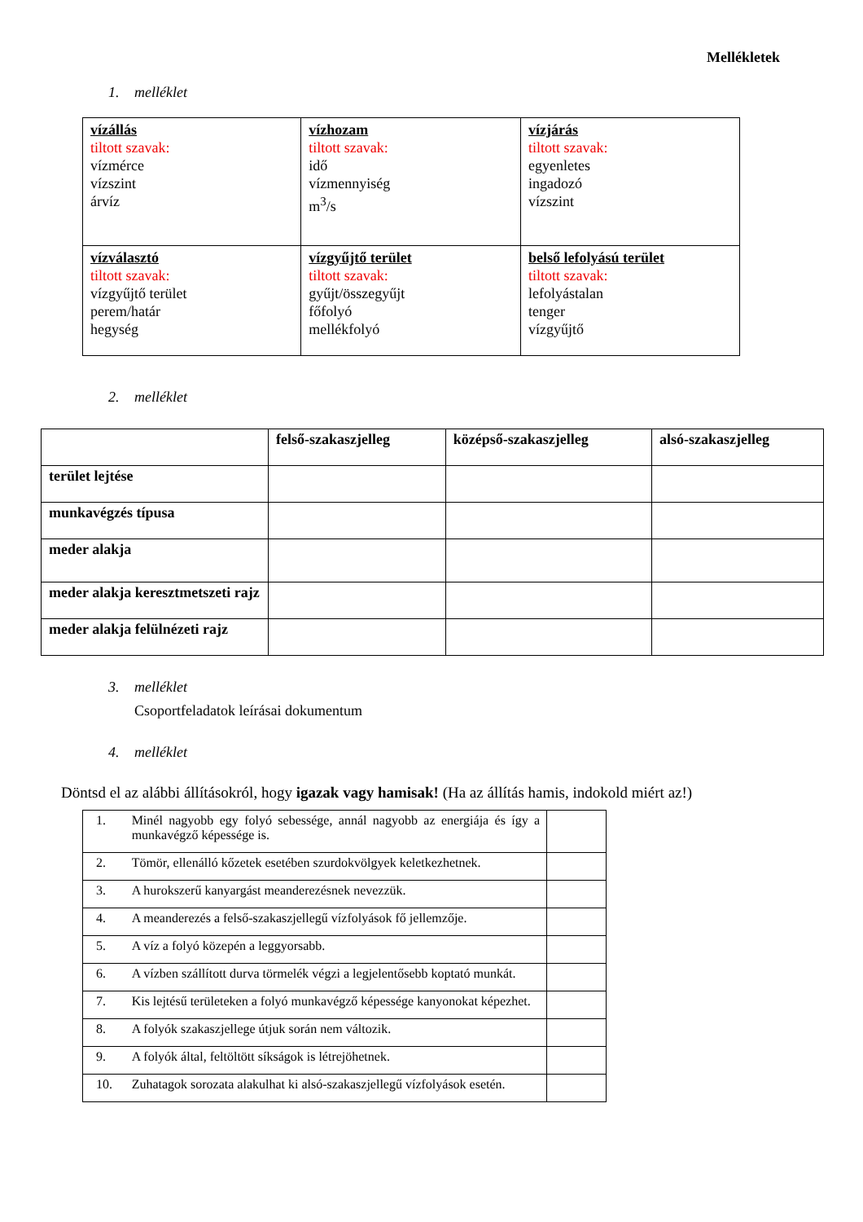Mellékletek
1. melléklet
| vízállás tiltott szavak: vízmérce vízszint árvíz | vízhozam tiltott szavak: idő vízmennyiség m<sup>3</sup>/s | vízjárás tiltott szavak: egyenletes ingadozó vízszint |
| vízválasztó tiltott szavak: vízgyűjtő terület perem/határ hegység | vízgyűjtő terület tiltott szavak: gyűjt/összegyűjt főfolyó mellékfolyó | belső lefolyású terület tiltott szavak: lefolyástalan tenger vízgyűjtő |
2. melléklet
| | felső-szakaszjelleg | középső-szakaszjelleg | alsó-szakaszjelleg |
| --- | --- | --- | --- |
| terület lejtése | | | |
| munkavégzés típusa | | | |
| meder alakja | | | |
| meder alakja keresztmetszeti rajz | | | |
| meder alakja felülnézeti rajz | | | |
3. melléklet
Csoportfeladatok leírásai dokumentum
4. melléklet
Döntsd el az alábbi állításokról, hogy igazak vagy hamisak! (Ha az állítás hamis, indokold miért az!)
| 1. | Minél nagyobb egy folyó sebessége, annál nagyobb az energiája és így a munkavégző képessége is. | |
| 2. | Tömör, ellenálló kőzetek esetében szurdokvölgyek keletkezhetnek. | |
| 3. | A hurokszerű kanyargást meanderezésnek nevezzük. | |
| 4. | A meanderezés a felső-szakaszjellegű vízfolyások fő jellemzője. | |
| 5. | A víz a folyó közepén a leggyorsabb. | |
| 6. | A vízben szállított durva törmelék végzi a legjelentősebb koptató munkát. | |
| 7. | Kis lejtésű területeken a folyó munkavégző képessége kanyonokat képezhet. | |
| 8. | A folyók szakaszjellege útjuk során nem változik. | |
| 9. | A folyók által, feltöltött síkságok is létrejöhetnek. | |
| 10. | Zuhatagok sorozata alakulhat ki alsó-szakaszjellegű vízfolyások esetén. | |